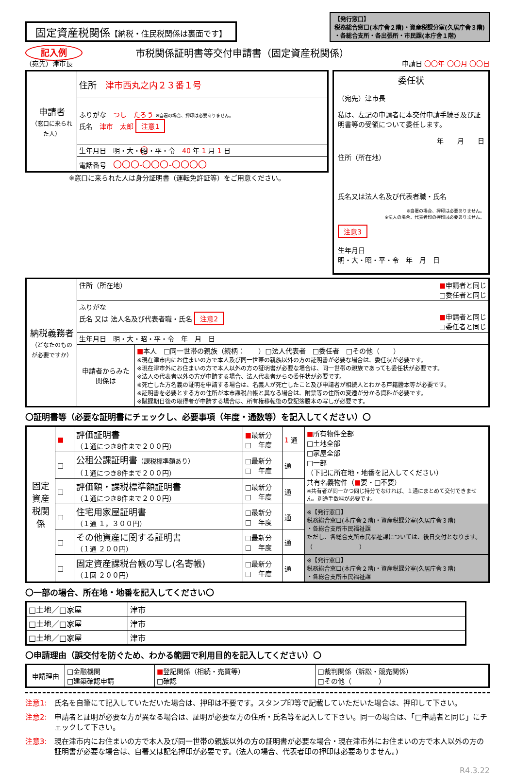固定資産税関係【納税・住民税関係は裏面です】
【発行窓口】
税務総合窓口(本庁舎２階)・資産税課分室(久居庁舎３階)
・各総合支所・各出張所・市民課(本庁舎１階)
記入例
（宛先）津市長
市税関係証明書等交付申請書（固定資産税関係）
申請日 〇〇年 〇〇月 〇〇日
| 申請者 （窓口に来られた人） | 住所 津市西丸之内２３番１号 |
| | ふりがな つし たろう ※自署の場合、押印は必要ありません。 氏名 津市 太郎 注意1 |
| | 生年月日 明・大・ 昭 ・平・令 40 年 1 月 1 日 |
| | 電話番号 〇〇〇-〇〇〇-〇〇〇〇 |
※窓口に来られた人は身分証明書（運転免許証等）をご用意ください。
委任状
（宛先）津市長
私は、左記の申請者に本交付申請手続き及び証明書等の受領について委任します。
年　　月　　日
住所（所在地）
氏名又は法人名及び代表者職・氏名
※自署の場合、押印は必要ありません。
※法人の場合、代表者印の押印は必要ありません。
注意3
生年月日
明・大・昭・平・令　年　月　日
| 納税義務者 （どなたのものが必要ですか） | 住所（所在地） ■ 申請者と同じ □委任者と同じ | |
| | ふりがな 氏名 又は 法人名及び代表者職・氏名 注意2 ■ 申請者と同じ □委任者と同じ | |
| | 生年月日 明・大・昭・平・令 年 月 日 | |
| | 申請者からみた関係は | ■ 本人 □同一世帯の親族（続柄： ）□法人代表者 □委任者 □その他（ ） ※現在津市内にお住まいの方で本人及び同一世帯の親族以外の方の証明書が必要な場合は、委任状が必要です。 ※現在津市外にお住まいの方で本人以外の方の証明書が必要な場合は、同一世帯の親族であっても委任状が必要です。 ※法人の代表者以外の方が申請する場合、法人代表者からの委任状が必要です。 ※死亡した方名義の証明を申請する場合は、名義人が死亡したこと及び申請者が相続人とわかる戸籍謄本等が必要です。 ※証明書を必要とする方の住所が本市課税台帳と異なる場合は、附票等の住所の変遷が分かる資料が必要です。 ※賦課期日後の取得者が申請する場合は、所有権移転後の登記簿謄本の写しが必要です。 |
〇証明書等（必要な証明書にチェックし、必要事項（年度・通数等）を記入してください）〇
| 固定資産税関係 | ■ | 評価証明書 （１通につき8件まで２００円） | ■ 最新分 □ 年度 | 1 通 | ■ 所有物件全部 □土地全部 □家屋全部 □一部 （下記に所在地・地番を記入してください） 共有名義物件（ ■ 要・□不要） ※共有者が同一かつ同じ持分でなければ、１通にまとめて交付できません。別途手数料が必要です。 |
| | □ | 公租公課証明書 （課税標準額あり） （１通につき8件まで２００円） | □最新分 □ 年度 | 通 | |
| | □ | 評価額・課税標準額証明書 （１通につき8件まで２００円） | □最新分 □ 年度 | 通 | |
| | □ | 住宅用家屋証明書 （１通 １，３００円） | □最新分 □ 年度 | 通 | ※【発行窓口】 税務総合窓口(本庁舎２階)・資産税課分室(久居庁舎３階) ・各総合支所市民福祉課 ただし、各総合支所市民福祉課については、後日交付となります。 （ ） |
| | □ | その他資産に関する証明書 （１通 ２００円） | □最新分 □ 年度 | 通 | |
| | □ | 固定資産課税台帳の写し(名寄帳) （１回 ２００円） | □最新分 □ 年度 | 通 | ※【発行窓口】 税務総合窓口(本庁舎２階)・資産税課分室(久居庁舎３階) ・各総合支所市民福祉課 |
〇一部の場合、所在地・地番を記入してください〇
| □土地／□家屋 | 津市 |
| □土地／□家屋 | 津市 |
| □土地／□家屋 | 津市 |
〇申請理由（誤交付を防ぐため、わかる範囲で利用目的を記入してください）〇
| 申請理由 | □金融機関 □建築確認申請 | ■ 登記関係（相続・売買等） □確認 | □裁判関係（訴訟・競売関係） □その他（ ） |
注意1: 氏名を自筆にて記入していただいた場合は、押印は不要です。スタンプ印等で記載していただいた場合は、押印して下さい。
注意2: 申請者と証明が必要な方が異なる場合は、証明が必要な方の住所・氏名等を記入して下さい。同一の場合は、「□申請者と同じ」にチェックして下さい。
注意3: 現在津市内にお住まいの方で本人及び同一世帯の親族以外の方の証明書が必要な場合・現在津市外にお住まいの方で本人以外の方の証明書が必要な場合は、自署又は記名押印が必要です。(法人の場合、代表者印の押印は必要ありません。)
R4.3.22